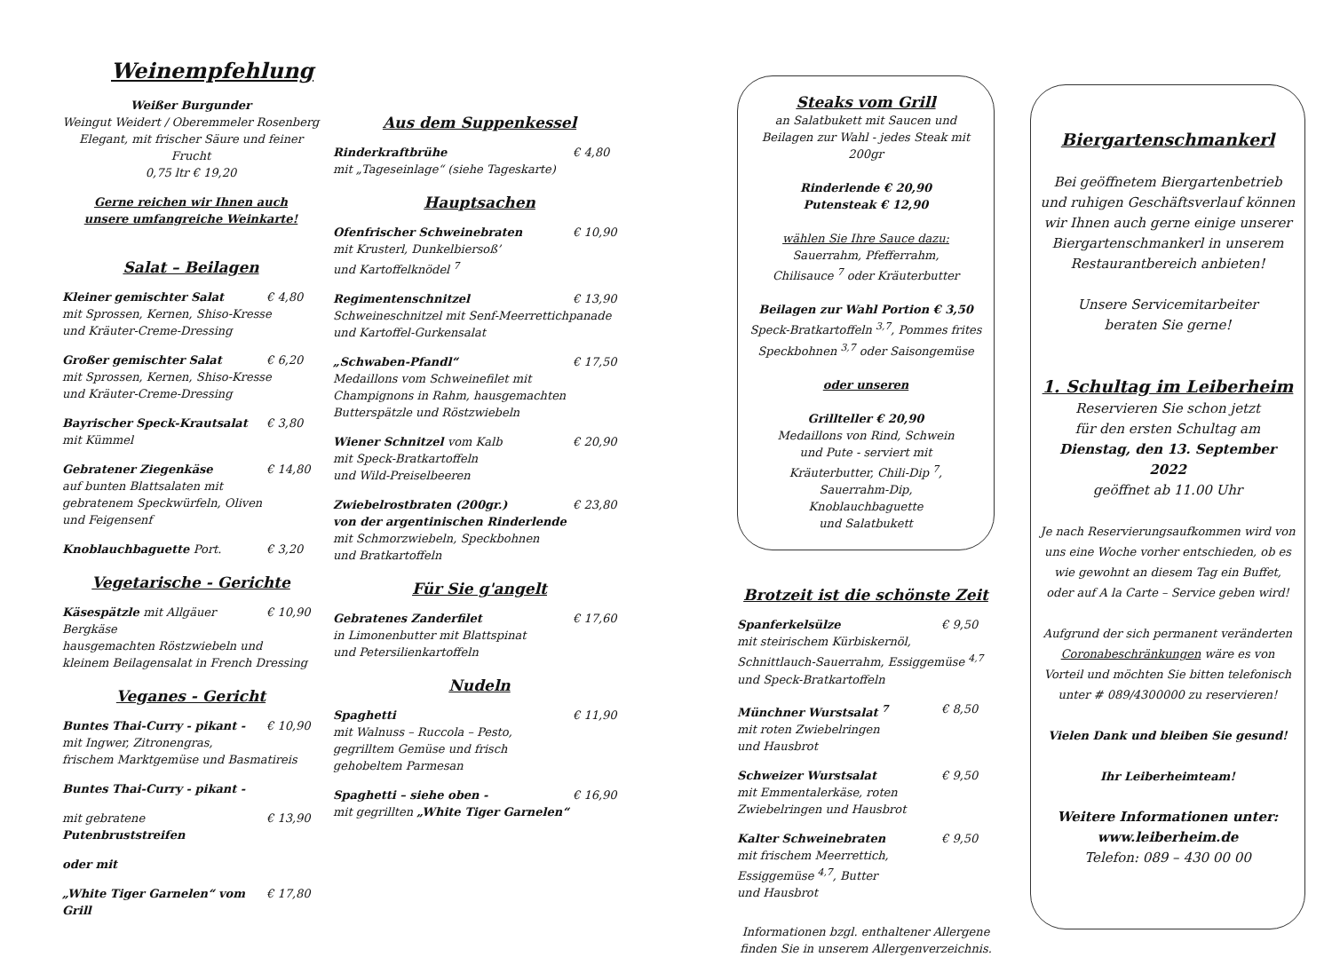Weinempfehlung
Weißer Burgunder
Weingut Weidert / Oberemmeler Rosenberg
Elegant, mit frischer Säure und feiner Frucht
0,75 ltr € 19,20
Gerne reichen wir Ihnen auch
unsere umfangreiche Weinkarte!
Salat – Beilagen
Kleiner gemischter Salat € 4,80
mit Sprossen, Kernen, Shiso-Kresse
und Kräuter-Creme-Dressing
Großer gemischter Salat € 6,20
mit Sprossen, Kernen, Shiso-Kresse
und Kräuter-Creme-Dressing
Bayrischer Speck-Krautsalat € 3,80
mit Kümmel
Gebratener Ziegenkäse € 14,80
auf bunten Blattsalaten mit
gebratenem Speckwürfeln, Oliven
und Feigensenf
Knoblauchbaguette Port. € 3,20
Vegetarische - Gerichte
Käsespätzle mit Allgäuer Bergkäse € 10,90
hausgemachten Röstzwiebeln und
kleinem Beilagensalat in French Dressing
Veganes - Gericht
Buntes Thai-Curry - pikant - € 10,90
mit Ingwer, Zitronengras,
frischem Marktgemüse und Basmatireis
Buntes Thai-Curry - pikant -
mit gebratene Putenbruststreifen € 13,90
oder mit
„White Tiger Garnelen“ vom Grill € 17,80
Aus dem Suppenkessel
Rinderkraftbrühe € 4,80
mit „Tageseinlage“ (siehe Tageskarte)
Hauptsachen
Ofenfrischer Schweinebraten € 10,90
mit Krusterl, Dunkelbiersoß’
und Kartoffelknödel <sup>7</sup>
Regimentenschnitzel € 13,90
Schweineschnitzel mit Senf-Meerrettichpanade
und Kartoffel-Gurkensalat
„Schwaben-Pfandl“€ 17,50
Medaillons vom Schweinefilet mit
Champignons in Rahm, hausgemachten
Butterspätzle und Röstzwiebeln
Wiener Schnitzel vom Kalb € 20,90
mit Speck-Bratkartoffeln
und Wild-Preiselbeeren
Zwiebelrostbraten (200gr.) € 23,80
von der argentinischen Rinderlende
mit Schmorzwiebeln, Speckbohnen
und Bratkartoffeln
Für Sie g'angelt
Gebratenes Zanderfilet € 17,60
in Limonenbutter mit Blattspinat
und Petersilienkartoffeln
Nudeln
Spaghetti € 11,90
mit Walnuss – Ruccola – Pesto,
gegrilltem Gemüse und frisch
gehobeltem Parmesan
Spaghetti – siehe oben - € 16,90
mit gegrillten „White Tiger Garnelen“
Steaks vom Grill
an Salatbukett mit Saucen und
Beilagen zur Wahl - jedes Steak mit 200gr
Rinderlende € 20,90
Putensteak € 12,90
wählen Sie Ihre Sauce dazu:
Sauerrahm, Pfefferrahm,
Chilisauce <sup>7</sup> oder Kräuterbutter
Beilagen zur Wahl Portion € 3,50
Speck-Bratkartoffeln <sup>3,7</sup>, Pommes frites
Speckbohnen <sup>3,7</sup> oder Saisongemüse
oder unseren
Grillteller € 20,90
Medaillons von Rind, Schwein
und Pute - serviert mit
Kräuterbutter, Chili-Dip <sup>7</sup>,
Sauerrahm-Dip,
Knoblauchbaguette
und Salatbukett
Brotzeit ist die schönste Zeit
Spanferkelsülze € 9,50
mit steirischem Kürbiskernöl,
Schnittlauch-Sauerrahm, Essiggemüse <sup>4,7</sup>
und Speck-Bratkartoffeln
Münchner Wurstsalat <sup>7</sup> € 8,50
mit roten Zwiebelringen
und Hausbrot
Schweizer Wurstsalat € 9,50
mit Emmentalerkäse, roten
Zwiebelringen und Hausbrot
Kalter Schweinebraten € 9,50
mit frischem Meerrettich,
Essiggemüse <sup>4,7</sup>, Butter
und Hausbrot
Informationen bzgl. enthaltener Allergene
finden Sie in unserem Allergenverzeichnis.
Biergartenschmankerl
Bei geöffnetem Biergartenbetrieb
und ruhigen Geschäftsverlauf können
wir Ihnen auch gerne einige unserer
Biergartenschmankerl in unserem
Restaurantbereich anbieten!
Unsere Servicemitarbeiter
beraten Sie gerne!
1. Schultag im Leiberheim
Reservieren Sie schon jetzt
für den ersten Schultag am
Dienstag, den 13. September 2022
geöffnet ab 11.00 Uhr
Je nach Reservierungsaufkommen wird von uns eine Woche vorher entschieden, ob es wie gewohnt an diesem Tag ein Buffet, oder auf A la Carte – Service geben wird!
Aufgrund der sich permanent veränderten Coronabeschränkungen wäre es von Vorteil und möchten Sie bitten telefonisch unter # 089/4300000 zu reservieren!
Vielen Dank und bleiben Sie gesund!
Ihr Leiberheimteam!
Weitere Informationen unter:
www.leiberheim.de
Telefon: 089 – 430 00 00